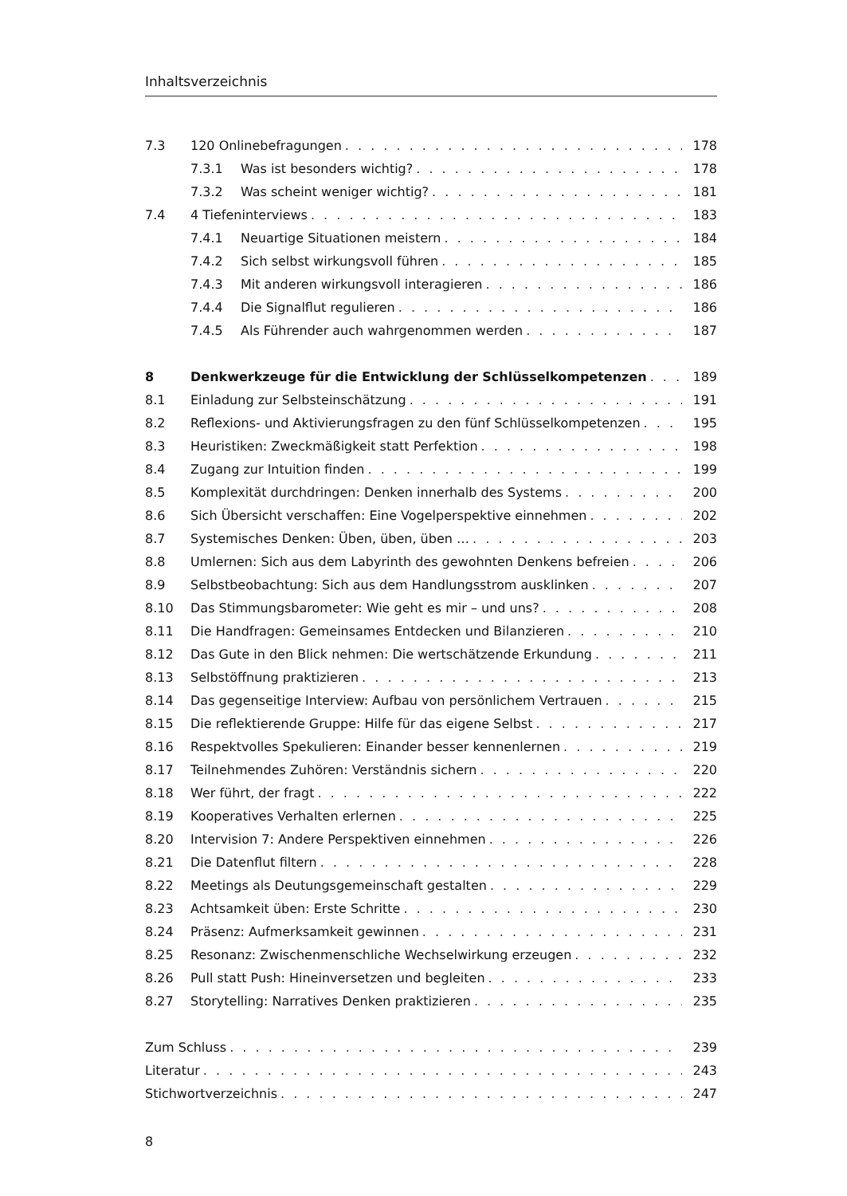Inhaltsverzeichnis
7.3 120 Onlinebefragungen 178
7.3.1 Was ist besonders wichtig? 178
7.3.2 Was scheint weniger wichtig? 181
7.4 4 Tiefeninterviews 183
7.4.1 Neuartige Situationen meistern 184
7.4.2 Sich selbst wirkungsvoll führen 185
7.4.3 Mit anderen wirkungsvoll interagieren 186
7.4.4 Die Signalflut regulieren 186
7.4.5 Als Führender auch wahrgenommen werden 187
8 Denkwerkzeuge für die Entwicklung der Schlüsselkompetenzen 189
8.1 Einladung zur Selbsteinschätzung 191
8.2 Reflexions- und Aktivierungsfragen zu den fünf Schlüsselkompetenzen 195
8.3 Heuristiken: Zweckmäßigkeit statt Perfektion 198
8.4 Zugang zur Intuition finden 199
8.5 Komplexität durchdringen: Denken innerhalb des Systems 200
8.6 Sich Übersicht verschaffen: Eine Vogelperspektive einnehmen 202
8.7 Systemisches Denken: Üben, üben, üben … 203
8.8 Umlernen: Sich aus dem Labyrinth des gewohnten Denkens befreien 206
8.9 Selbstbeobachtung: Sich aus dem Handlungsstrom ausklinken 207
8.10 Das Stimmungsbarometer: Wie geht es mir – und uns? 208
8.11 Die Handfragen: Gemeinsames Entdecken und Bilanzieren 210
8.12 Das Gute in den Blick nehmen: Die wertschätzende Erkundung 211
8.13 Selbstöffnung praktizieren 213
8.14 Das gegenseitige Interview: Aufbau von persönlichem Vertrauen 215
8.15 Die reflektierende Gruppe: Hilfe für das eigene Selbst 217
8.16 Respektvolles Spekulieren: Einander besser kennenlernen 219
8.17 Teilnehmendes Zuhören: Verständnis sichern 220
8.18 Wer führt, der fragt 222
8.19 Kooperatives Verhalten erlernen 225
8.20 Intervision 7: Andere Perspektiven einnehmen 226
8.21 Die Datenflut filtern 228
8.22 Meetings als Deutungsgemeinschaft gestalten 229
8.23 Achtsamkeit üben: Erste Schritte 230
8.24 Präsenz: Aufmerksamkeit gewinnen 231
8.25 Resonanz: Zwischenmenschliche Wechselwirkung erzeugen 232
8.26 Pull statt Push: Hineinversetzen und begleiten 233
8.27 Storytelling: Narratives Denken praktizieren 235
Zum Schluss 239
Literatur 243
Stichwortverzeichnis 247
8